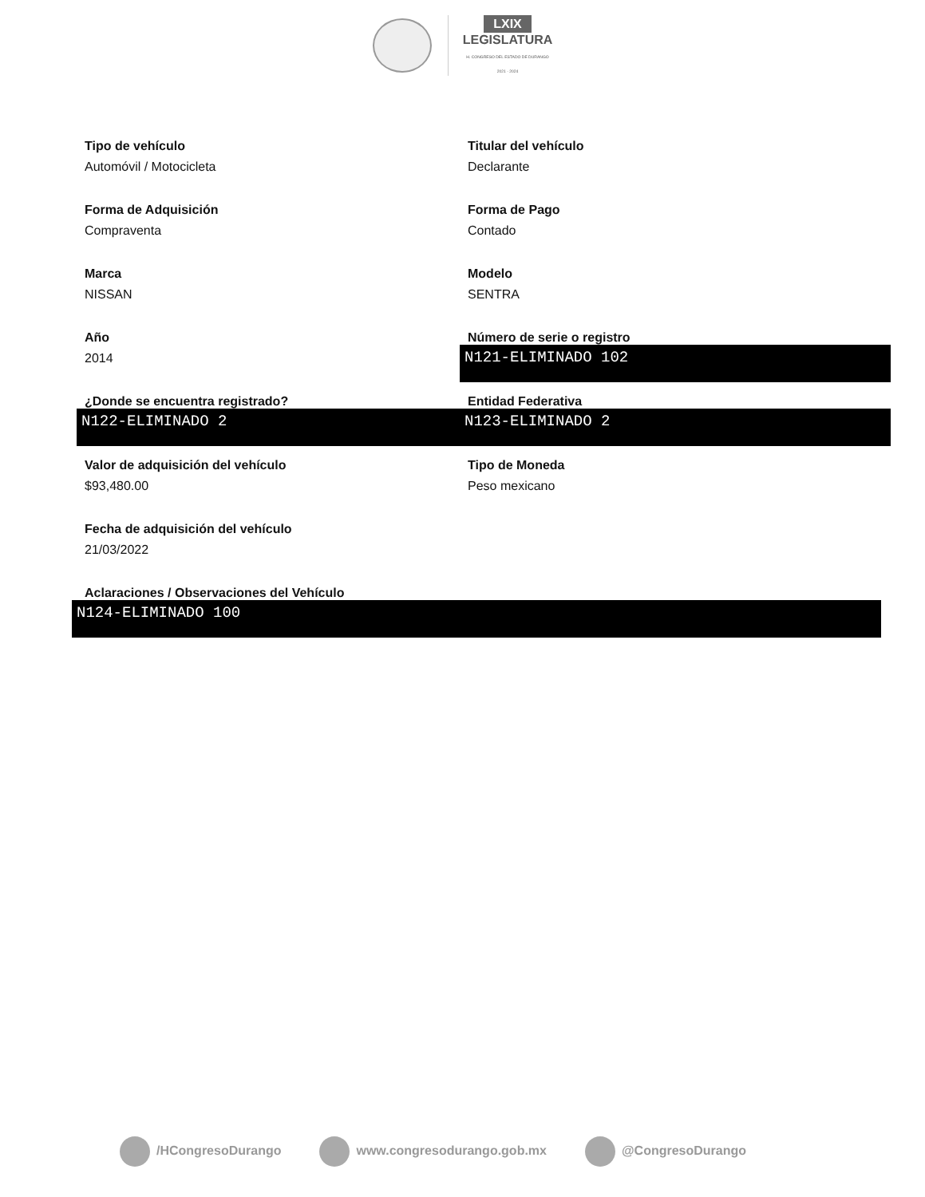LXIX
LEGISLATURA
H. CONGRESO DEL ESTADO DE DURANGO
2021 - 2024
Tipo de vehículo
Automóvil / Motocicleta
Titular del vehículo
Declarante
Forma de Adquisición
Compraventa
Forma de Pago
Contado
Marca
NISSAN
Modelo
SENTRA
Año
2014
Número de serie o registro
N121-ELIMINADO 102
¿Donde se encuentra registrado?
N122-ELIMINADO 2
Entidad Federativa
N123-ELIMINADO 2
Valor de adquisición del vehículo
$93,480.00
Tipo de Moneda
Peso mexicano
Fecha de adquisición del vehículo
21/03/2022
Aclaraciones / Observaciones del Vehículo
N124-ELIMINADO 100
/HCongresoDurango www.congresodurango.gob.mx @CongresoDurango